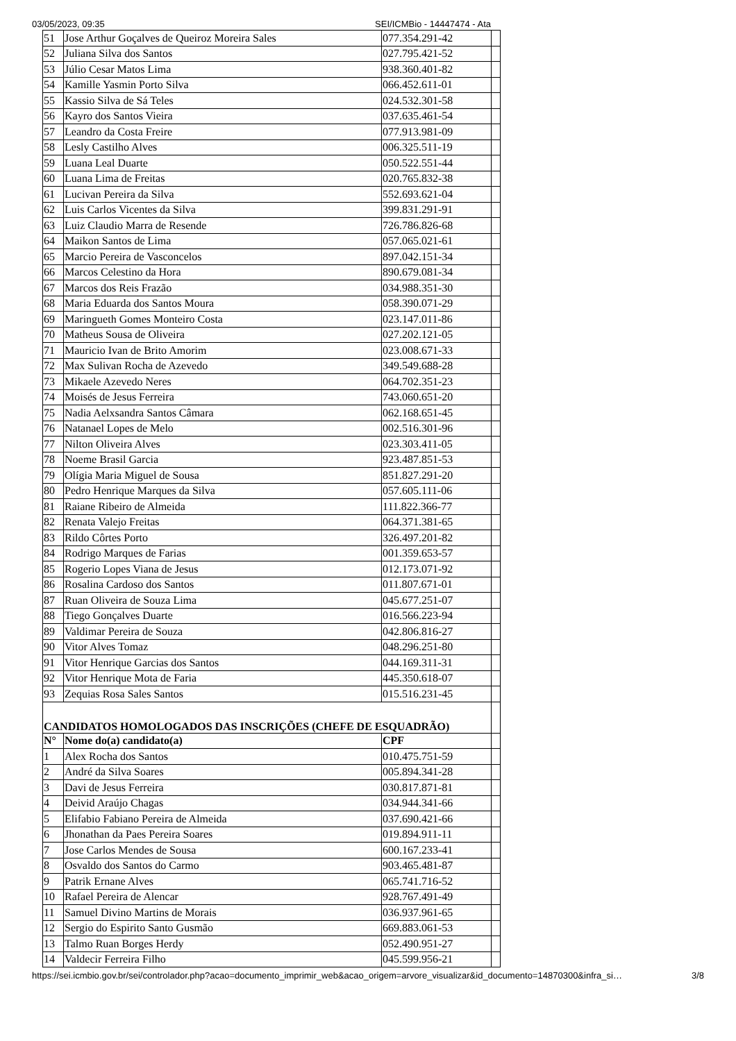03/05/2023, 09:35 SEI/ICMBio - 14447474 - Ata
| 51 | Jose Arthur Goçalves de Queiroz Moreira Sales | 077.354.291-42 | |
| 52 | Juliana Silva dos Santos | 027.795.421-52 | |
| 53 | Júlio Cesar Matos Lima | 938.360.401-82 | |
| 54 | Kamille Yasmin Porto Silva | 066.452.611-01 | |
| 55 | Kassio Silva de Sá Teles | 024.532.301-58 | |
| 56 | Kayro dos Santos Vieira | 037.635.461-54 | |
| 57 | Leandro da Costa Freire | 077.913.981-09 | |
| 58 | Lesly Castilho Alves | 006.325.511-19 | |
| 59 | Luana Leal Duarte | 050.522.551-44 | |
| 60 | Luana Lima de Freitas | 020.765.832-38 | |
| 61 | Lucivan Pereira da Silva | 552.693.621-04 | |
| 62 | Luis Carlos Vicentes da Silva | 399.831.291-91 | |
| 63 | Luiz Claudio Marra de Resende | 726.786.826-68 | |
| 64 | Maikon Santos de Lima | 057.065.021-61 | |
| 65 | Marcio Pereira de Vasconcelos | 897.042.151-34 | |
| 66 | Marcos Celestino da Hora | 890.679.081-34 | |
| 67 | Marcos dos Reis Frazão | 034.988.351-30 | |
| 68 | Maria Eduarda dos Santos Moura | 058.390.071-29 | |
| 69 | Maringueth Gomes Monteiro Costa | 023.147.011-86 | |
| 70 | Matheus Sousa de Oliveira | 027.202.121-05 | |
| 71 | Mauricio Ivan de Brito Amorim | 023.008.671-33 | |
| 72 | Max Sulivan Rocha de Azevedo | 349.549.688-28 | |
| 73 | Mikaele Azevedo Neres | 064.702.351-23 | |
| 74 | Moisés de Jesus Ferreira | 743.060.651-20 | |
| 75 | Nadia Aelxsandra Santos Câmara | 062.168.651-45 | |
| 76 | Natanael Lopes de Melo | 002.516.301-96 | |
| 77 | Nilton Oliveira Alves | 023.303.411-05 | |
| 78 | Noeme Brasil Garcia | 923.487.851-53 | |
| 79 | Olígia Maria Miguel de Sousa | 851.827.291-20 | |
| 80 | Pedro Henrique Marques da Silva | 057.605.111-06 | |
| 81 | Raiane Ribeiro de Almeida | 111.822.366-77 | |
| 82 | Renata Valejo Freitas | 064.371.381-65 | |
| 83 | Rildo Côrtes Porto | 326.497.201-82 | |
| 84 | Rodrigo Marques de Farias | 001.359.653-57 | |
| 85 | Rogerio Lopes Viana de Jesus | 012.173.071-92 | |
| 86 | Rosalina Cardoso dos Santos | 011.807.671-01 | |
| 87 | Ruan Oliveira de Souza Lima | 045.677.251-07 | |
| 88 | Tiego Gonçalves Duarte | 016.566.223-94 | |
| 89 | Valdimar Pereira de Souza | 042.806.816-27 | |
| 90 | Vitor Alves Tomaz | 048.296.251-80 | |
| 91 | Vitor Henrique Garcias dos Santos | 044.169.311-31 | |
| 92 | Vitor Henrique Mota de Faria | 445.350.618-07 | |
| 93 | Zequias Rosa Sales Santos | 015.516.231-45 | |
| CANDIDATOS HOMOLOGADOS DAS INSCRIÇÕES (CHEFE DE ESQUADRÃO) | | | |
| N° | Nome do(a) candidato(a) | CPF | |
| 1 | Alex Rocha dos Santos | 010.475.751-59 | |
| 2 | André da Silva Soares | 005.894.341-28 | |
| 3 | Davi de Jesus Ferreira | 030.817.871-81 | |
| 4 | Deivid Araújo Chagas | 034.944.341-66 | |
| 5 | Elifabio Fabiano Pereira de Almeida | 037.690.421-66 | |
| 6 | Jhonathan da Paes Pereira Soares | 019.894.911-11 | |
| 7 | Jose Carlos Mendes de Sousa | 600.167.233-41 | |
| 8 | Osvaldo dos Santos do Carmo | 903.465.481-87 | |
| 9 | Patrik Ernane Alves | 065.741.716-52 | |
| 10 | Rafael Pereira de Alencar | 928.767.491-49 | |
| 11 | Samuel Divino Martins de Morais | 036.937.961-65 | |
| 12 | Sergio do Espirito Santo Gusmão | 669.883.061-53 | |
| 13 | Talmo Ruan Borges Herdy | 052.490.951-27 | |
| 14 | Valdecir Ferreira Filho | 045.599.956-21 | |
https://sei.icmbio.gov.br/sei/controlador.php?acao=documento_imprimir_web&acao_origem=arvore_visualizar&id_documento=14870300&infra_si… 3/8